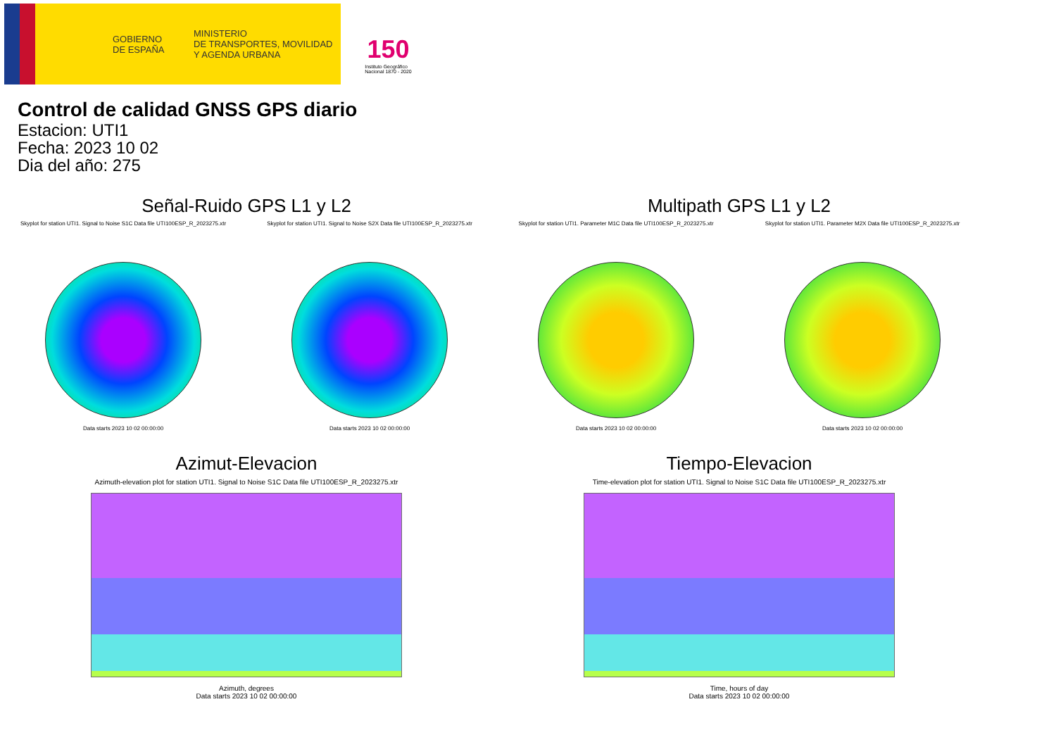GOBIERNO
DE ESPAÑA
MINISTERIO
DE TRANSPORTES, MOVILIDAD
Y AGENDA URBANA
150
Instituto Geográfico
Nacional 1870 - 2020
Control de calidad GNSS GPS diario
Estacion: UTI1
Fecha: 2023 10 02
Dia del año: 275
Señal-Ruido GPS L1 y L2
Skyplot for station UTI1. Signal to Noise S1C Data file UTI100ESP_R_2023275.xtr
Data starts 2023 10 02 00:00:00
Skyplot for station UTI1. Signal to Noise S2X Data file UTI100ESP_R_2023275.xtr
Data starts 2023 10 02 00:00:00
Multipath GPS L1 y L2
Skyplot for station UTI1. Parameter M1C Data file UTI100ESP_R_2023275.xtr
Data starts 2023 10 02 00:00:00
Skyplot for station UTI1. Parameter M2X Data file UTI100ESP_R_2023275.xtr
Data starts 2023 10 02 00:00:00
Azimut-Elevacion
Azimuth-elevation plot for station UTI1. Signal to Noise S1C Data file UTI100ESP_R_2023275.xtr
Azimuth, degrees
Data starts 2023 10 02 00:00:00
Tiempo-Elevacion
Time-elevation plot for station UTI1. Signal to Noise S1C Data file UTI100ESP_R_2023275.xtr
Time, hours of day
Data starts 2023 10 02 00:00:00